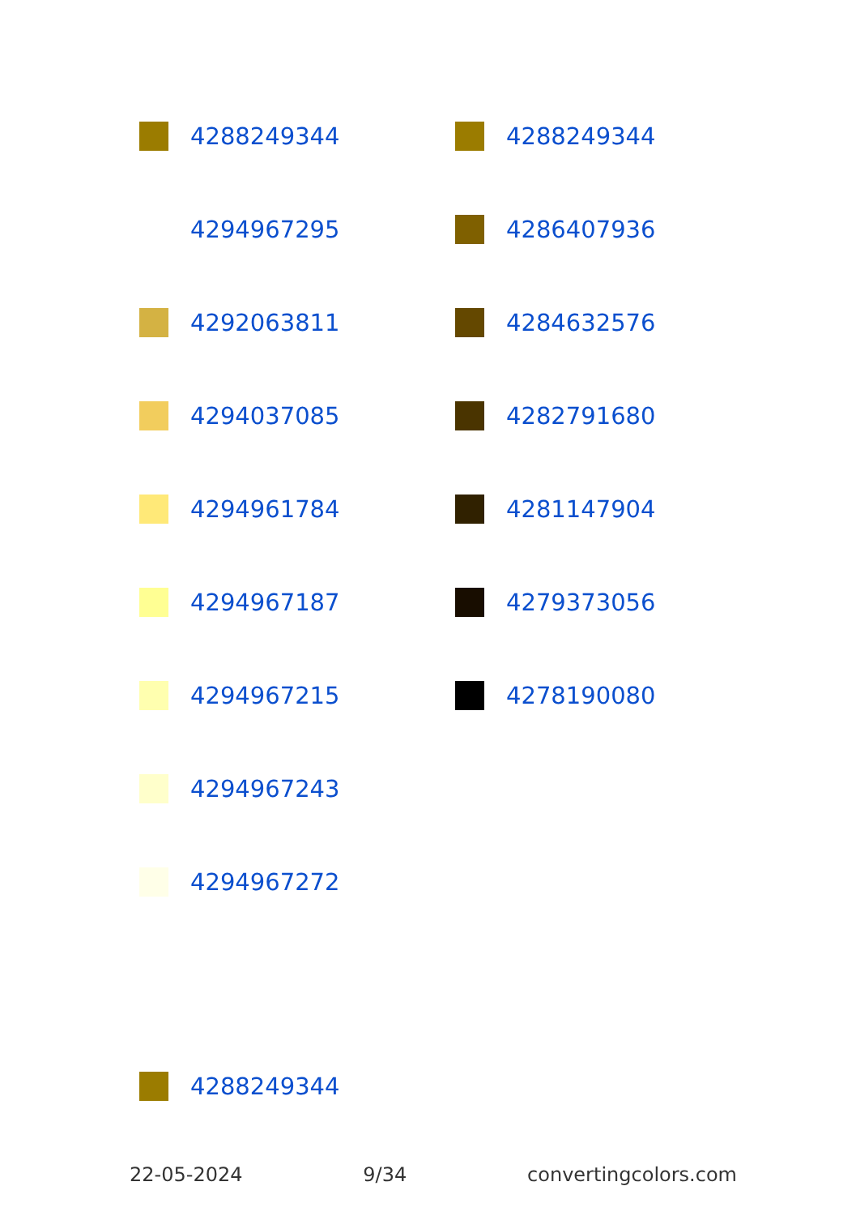4288249344
4294967295
4292063811
4294037085
4294961784
4294967187
4294967215
4294967243
4294967272
4288249344
4286407936
4284632576
4282791680
4281147904
4279373056
4278190080
4288249344
22-05-2024 9/34 convertingcolors.com